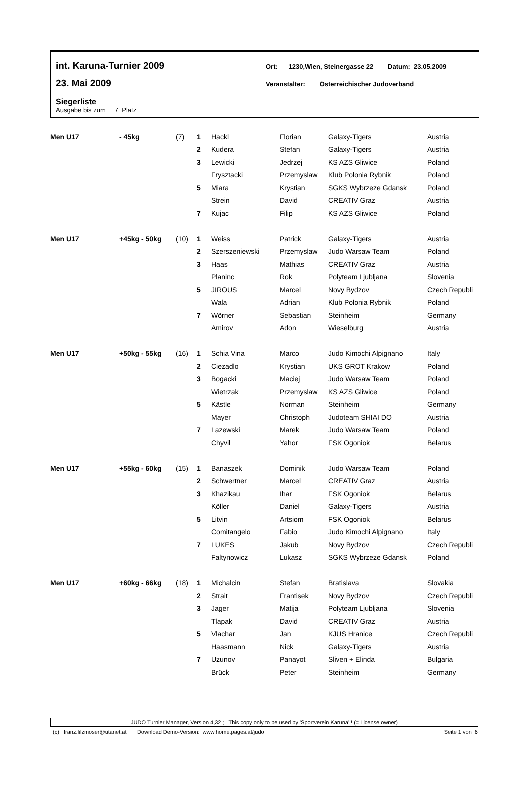int. Karuna-Turnier 2009
23. Mai 2009
Ort: 1230,Wien, Steinergasse 22 Datum: 23.05.2009
Veranstalter: Österreichischer Judoverband
Siegerliste
Ausgabe bis zum 7 Platz
| Men U17 | - 45kg | (7) | 1 | Hackl | Florian | Galaxy-Tigers | Austria |
| | | | 2 | Kudera | Stefan | Galaxy-Tigers | Austria |
| | | | 3 | Lewicki | Jedrzej | KS AZS Gliwice | Poland |
| | | | | Frysztacki | Przemyslaw | Klub Polonia Rybnik | Poland |
| | | | 5 | Miara | Krystian | SGKS Wybrzeze Gdansk | Poland |
| | | | | Strein | David | CREATIV Graz | Austria |
| | | | 7 | Kujac | Filip | KS AZS Gliwice | Poland |
| Men U17 | +45kg - 50kg | (10) | 1 | Weiss | Patrick | Galaxy-Tigers | Austria |
| | | | 2 | Szerszeniewski | Przemyslaw | Judo Warsaw Team | Poland |
| | | | 3 | Haas | Mathias | CREATIV Graz | Austria |
| | | | | Planinc | Rok | Polyteam Ljubljana | Slovenia |
| | | | 5 | JIROUS | Marcel | Novy Bydzov | Czech Republi |
| | | | | Wala | Adrian | Klub Polonia Rybnik | Poland |
| | | | 7 | Wörner | Sebastian | Steinheim | Germany |
| | | | | Amirov | Adon | Wieselburg | Austria |
| Men U17 | +50kg - 55kg | (16) | 1 | Schia Vina | Marco | Judo Kimochi Alpignano | Italy |
| | | | 2 | Ciezadlo | Krystian | UKS GROT Krakow | Poland |
| | | | 3 | Bogacki | Maciej | Judo Warsaw Team | Poland |
| | | | | Wietrzak | Przemyslaw | KS AZS Gliwice | Poland |
| | | | 5 | Kästle | Norman | Steinheim | Germany |
| | | | | Mayer | Christoph | Judoteam SHIAI DO | Austria |
| | | | 7 | Lazewski | Marek | Judo Warsaw Team | Poland |
| | | | | Chyvil | Yahor | FSK Ogoniok | Belarus |
| Men U17 | +55kg - 60kg | (15) | 1 | Banaszek | Dominik | Judo Warsaw Team | Poland |
| | | | 2 | Schwertner | Marcel | CREATIV Graz | Austria |
| | | | 3 | Khazikau | Ihar | FSK Ogoniok | Belarus |
| | | | | Köller | Daniel | Galaxy-Tigers | Austria |
| | | | 5 | Litvin | Artsiom | FSK Ogoniok | Belarus |
| | | | | Comitangelo | Fabio | Judo Kimochi Alpignano | Italy |
| | | | 7 | LUKES | Jakub | Novy Bydzov | Czech Republi |
| | | | | Faltynowicz | Lukasz | SGKS Wybrzeze Gdansk | Poland |
| Men U17 | +60kg - 66kg | (18) | 1 | Michalcin | Stefan | Bratislava | Slovakia |
| | | | 2 | Strait | Frantisek | Novy Bydzov | Czech Republi |
| | | | 3 | Jager | Matija | Polyteam Ljubljana | Slovenia |
| | | | | Tlapak | David | CREATIV Graz | Austria |
| | | | 5 | Vlachar | Jan | KJUS Hranice | Czech Republi |
| | | | | Haasmann | Nick | Galaxy-Tigers | Austria |
| | | | 7 | Uzunov | Panayot | Sliven + Elinda | Bulgaria |
| | | | | Brück | Peter | Steinheim | Germany |
JUDO Turnier Manager, Version 4,32 ; This copy only to be used by 'Sportverein Karuna' ! (= License owner)
(c) franz.filzmoser@utanet.at Download Demo-Version: www.home.pages.at/judo Seite 1 von 6